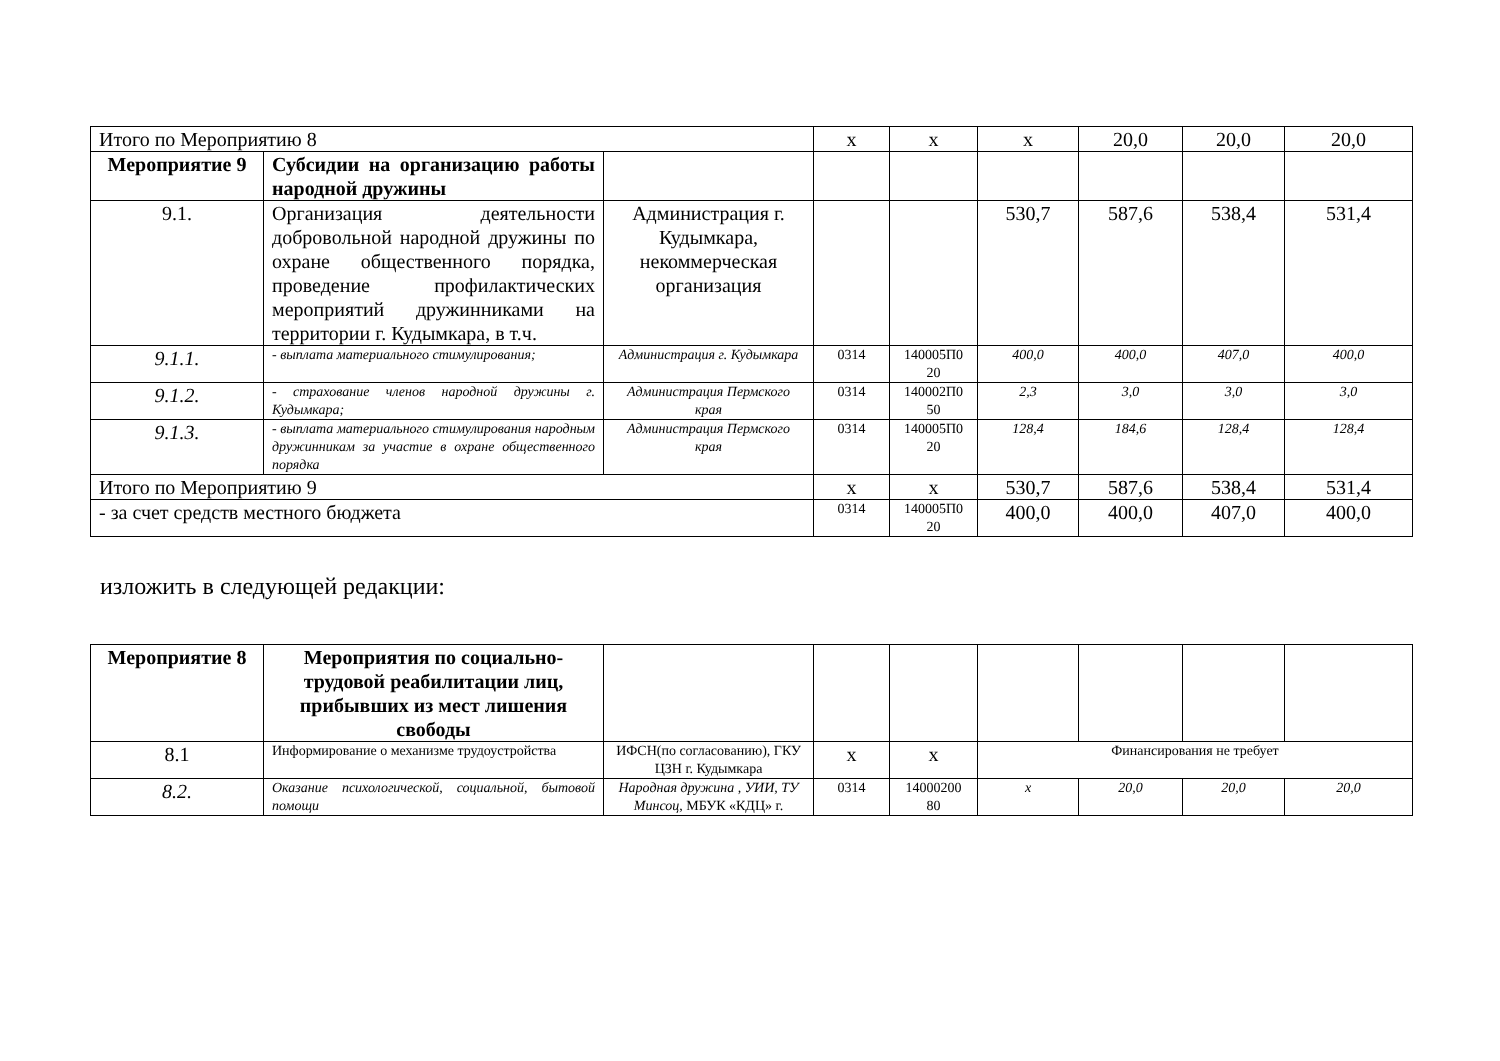| Итого по Мероприятию 8 | | | х | х | х | 20,0 | 20,0 | 20,0 |
| Мероприятие 9 | Субсидии на организацию работы народной дружины | | | | | | | |
| 9.1. | Организация деятельности добровольной народной дружины по охране общественного порядка, проведение профилактических мероприятий дружинниками на территории г. Кудымкара, в т.ч. | Администрация г. Кудымкара, некоммерческая организация | | | 530,7 | 587,6 | 538,4 | 531,4 |
| 9.1.1. | - выплата материального стимулирования; | Администрация г. Кудымкара | 0314 | 140005П0 20 | 400,0 | 400,0 | 407,0 | 400,0 |
| 9.1.2. | - страхование членов народной дружины г. Кудымкара; | Администрация Пермского края | 0314 | 140002П0 50 | 2,3 | 3,0 | 3,0 | 3,0 |
| 9.1.3. | - выплата материального стимулирования народным дружинникам за участие в охране общественного порядка | Администрация Пермского края | 0314 | 140005П0 20 | 128,4 | 184,6 | 128,4 | 128,4 |
| Итого по Мероприятию 9 | | | х | х | 530,7 | 587,6 | 538,4 | 531,4 |
| - за счет средств местного бюджета | | | 0314 | 140005П0 20 | 400,0 | 400,0 | 407,0 | 400,0 |
изложить в следующей редакции:
| Мероприятие 8 | Мероприятия по социально-трудовой реабилитации лиц, прибывших из мест лишения свободы | | | | | | | |
| 8.1 | Информирование о механизме трудоустройства | ИФСН(по согласованию), ГКУ ЦЗН г. Кудымкара | х | х | Финансирования не требует | | | |
| 8.2. | Оказание психологической, социальной, бытовой помощи | Народная дружина , УИИ, ТУ Минсоц, МБУК «КДЦ» г. | 0314 | 14000200 80 | х | 20,0 | 20,0 | 20,0 |